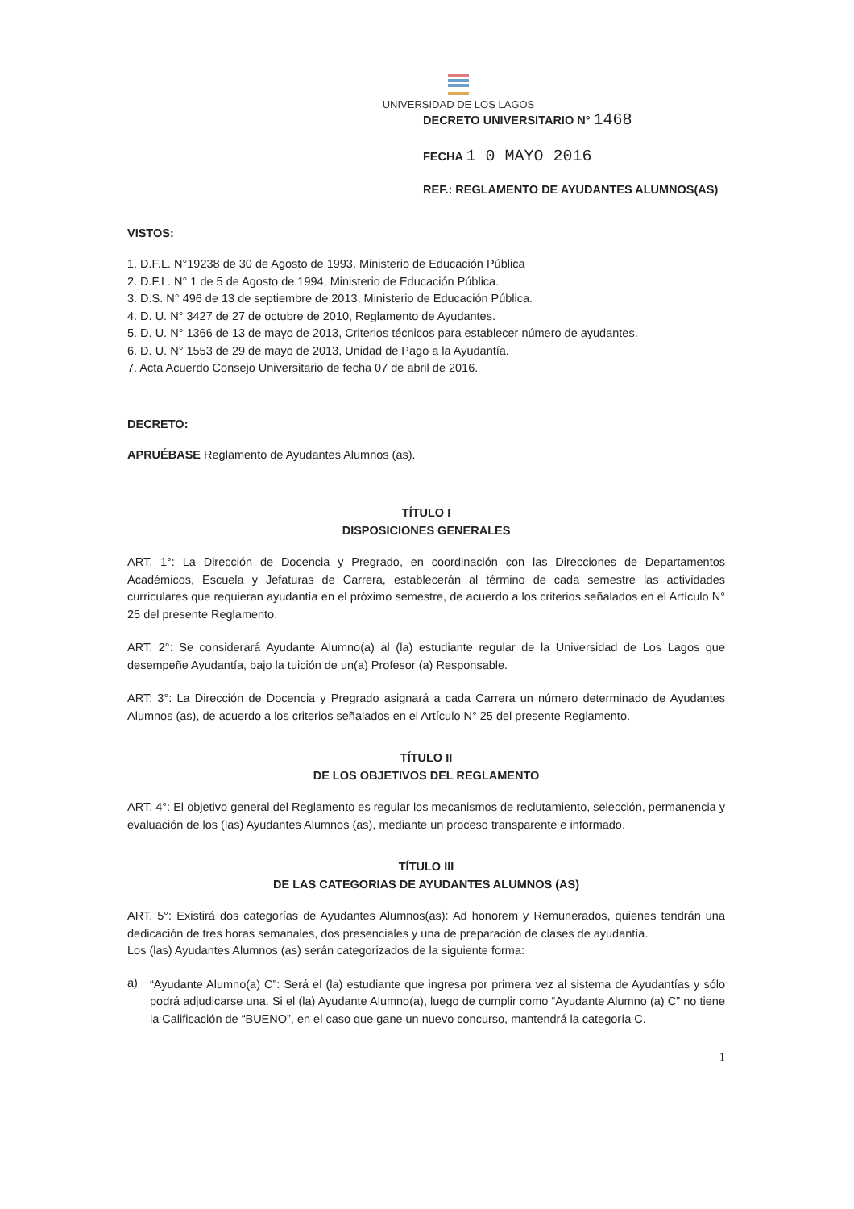UNIVERSIDAD DE LOS LAGOS
DECRETO UNIVERSITARIO N° 1468
FECHA 1 0 MAYO 2016
REF.: REGLAMENTO DE AYUDANTES ALUMNOS(AS)
VISTOS:
1. D.F.L. N°19238 de 30 de Agosto de 1993. Ministerio de Educación Pública
2. D.F.L. N° 1 de 5 de Agosto de 1994, Ministerio de Educación Pública.
3. D.S. N° 496 de 13 de septiembre de 2013, Ministerio de Educación Pública.
4. D. U. N° 3427 de 27 de octubre de 2010, Reglamento de Ayudantes.
5. D. U. N° 1366 de 13 de mayo de 2013, Criterios técnicos para establecer número de ayudantes.
6. D. U. N° 1553 de 29 de mayo de 2013, Unidad de Pago a la Ayudantía.
7. Acta Acuerdo Consejo Universitario de fecha 07 de abril de 2016.
DECRETO:
APRUÉBASE Reglamento de Ayudantes Alumnos (as).
TÍTULO I
DISPOSICIONES GENERALES
ART. 1°: La Dirección de Docencia y Pregrado, en coordinación con las Direcciones de Departamentos Académicos, Escuela y Jefaturas de Carrera, establecerán al término de cada semestre las actividades curriculares que requieran ayudantía en el próximo semestre, de acuerdo a los criterios señalados en el Artículo N° 25 del presente Reglamento.
ART. 2°: Se considerará Ayudante Alumno(a) al (la) estudiante regular de la Universidad de Los Lagos que desempeñe Ayudantía, bajo la tuición de un(a) Profesor (a) Responsable.
ART: 3°: La Dirección de Docencia y Pregrado asignará a cada Carrera un número determinado de Ayudantes Alumnos (as), de acuerdo a los criterios señalados en el Artículo N° 25 del presente Reglamento.
TÍTULO II
DE LOS OBJETIVOS DEL REGLAMENTO
ART. 4°: El objetivo general del Reglamento es regular los mecanismos de reclutamiento, selección, permanencia y evaluación de los (las) Ayudantes Alumnos (as), mediante un proceso transparente e informado.
TÍTULO III
DE LAS CATEGORIAS DE AYUDANTES ALUMNOS (AS)
ART. 5°: Existirá dos categorías de Ayudantes Alumnos(as): Ad honorem y Remunerados, quienes tendrán una dedicación de tres horas semanales, dos presenciales y una de preparación de clases de ayudantía.
Los (las) Ayudantes Alumnos (as) serán categorizados de la siguiente forma:
a)
“Ayudante Alumno(a) C”: Será el (la) estudiante que ingresa por primera vez al sistema de Ayudantías y sólo podrá adjudicarse una. Si el (la) Ayudante Alumno(a), luego de cumplir como “Ayudante Alumno (a) C” no tiene la Calificación de “BUENO”, en el caso que gane un nuevo concurso, mantendrá la categoría C.
1